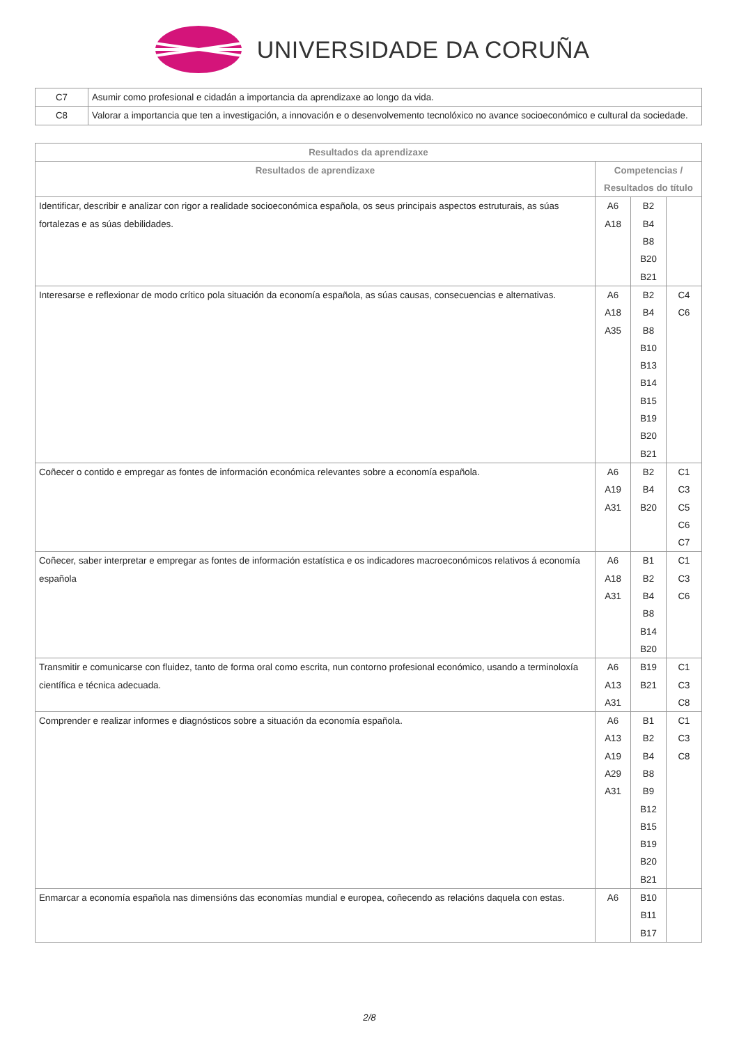UNIVERSIDADE DA CORUÑA
| C7 | Asumir como profesional e cidadán a importancia da aprendizaxe ao longo da vida. |
| C8 | Valorar a importancia que ten a investigación, a innovación e o desenvolvemento tecnolóxico no avance socioeconómico e cultural da sociedade. |
| Resultados da aprendizaxe | | | |
| --- | --- | --- | --- |
| Resultados de aprendizaxe | Competencias / Resultados do título | | |
| Identificar, describir e analizar con rigor a realidade socioeconómica española, os seus principais aspectos estruturais, as súas fortalezas e as súas debilidades. | A6 A18 | B2 B4 B8 B20 B21 | |
| Interesarse e reflexionar de modo crítico pola situación da economía española, as súas causas, consecuencias e alternativas. | A6 A18 A35 | B2 B4 B8 B10 B13 B14 B15 B19 B20 B21 | C4 C6 |
| Coñecer o contido e empregar as fontes de información económica relevantes sobre a economía española. | A6 A19 A31 | B2 B4 B20 | C1 C3 C5 C6 C7 |
| Coñecer, saber interpretar e empregar as fontes de información estatística e os indicadores macroeconómicos relativos á economía española | A6 A18 A31 | B1 B2 B4 B8 B14 B20 | C1 C3 C6 |
| Transmitir e comunicarse con fluidez, tanto de forma oral como escrita, nun contorno profesional económico, usando a terminoloxía científica e técnica adecuada. | A6 A13 A31 | B19 B21 | C1 C3 C8 |
| Comprender e realizar informes e diagnósticos sobre a situación da economía española. | A6 A13 A19 A29 A31 | B1 B2 B4 B8 B9 B12 B15 B19 B20 B21 | C1 C3 C8 |
| Enmarcar a economía española nas dimensións das economías mundial e europea, coñecendo as relacións daquela con estas. | A6 | B10 B11 B17 | |
2/8